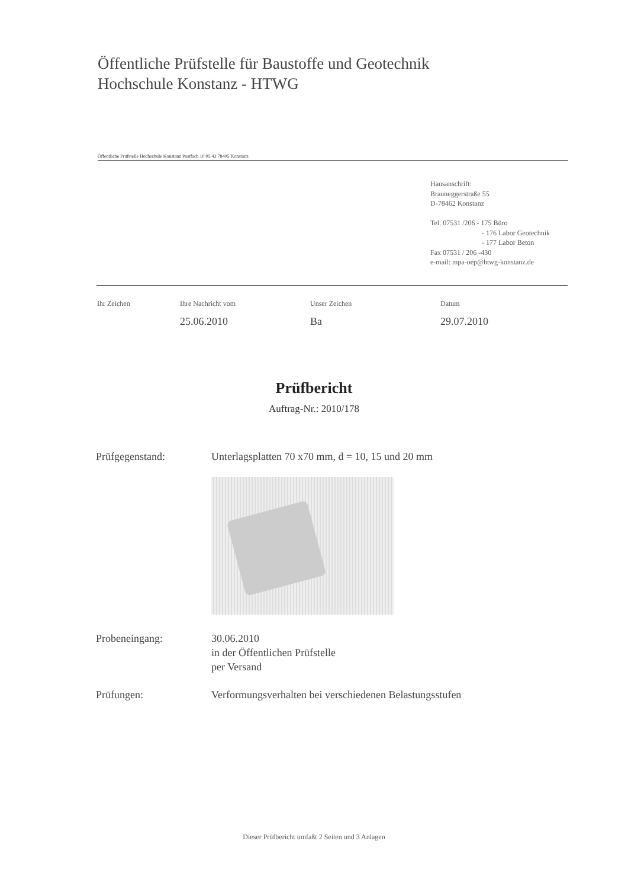Öffentliche Prüfstelle für Baustoffe und Geotechnik
Hochschule Konstanz - HTWG
Öffentliche Prüfstelle Hochschule Konstanz Postfach 10 05 43 78405 Konstanz
Hausanschrift:
Brauneggerstraße 55
D-78462 Konstanz
Tel. 07531 /206 - 175 Büro
- 176 Labor Geotechnik
- 177 Labor Beton
Fax 07531 / 206 -430
e-mail: mpa-oep@htwg-konstanz.de
Ihr Zeichen Ihre Nachricht vom
25.06.2010
Unser Zeichen
Ba
Datum
29.07.2010
Prüfbericht
Auftrag-Nr.: 2010/178
Prüfgegenstand: Unterlagsplatten 70 x70 mm, d = 10, 15 und 20 mm
Probeneingang: 30.06.2010
in der Öffentlichen Prüfstelle
per Versand
Prüfungen: Verformungsverhalten bei verschiedenen Belastungsstufen
Dieser Prüfbericht umfaßt 2 Seiten und 3 Anlagen